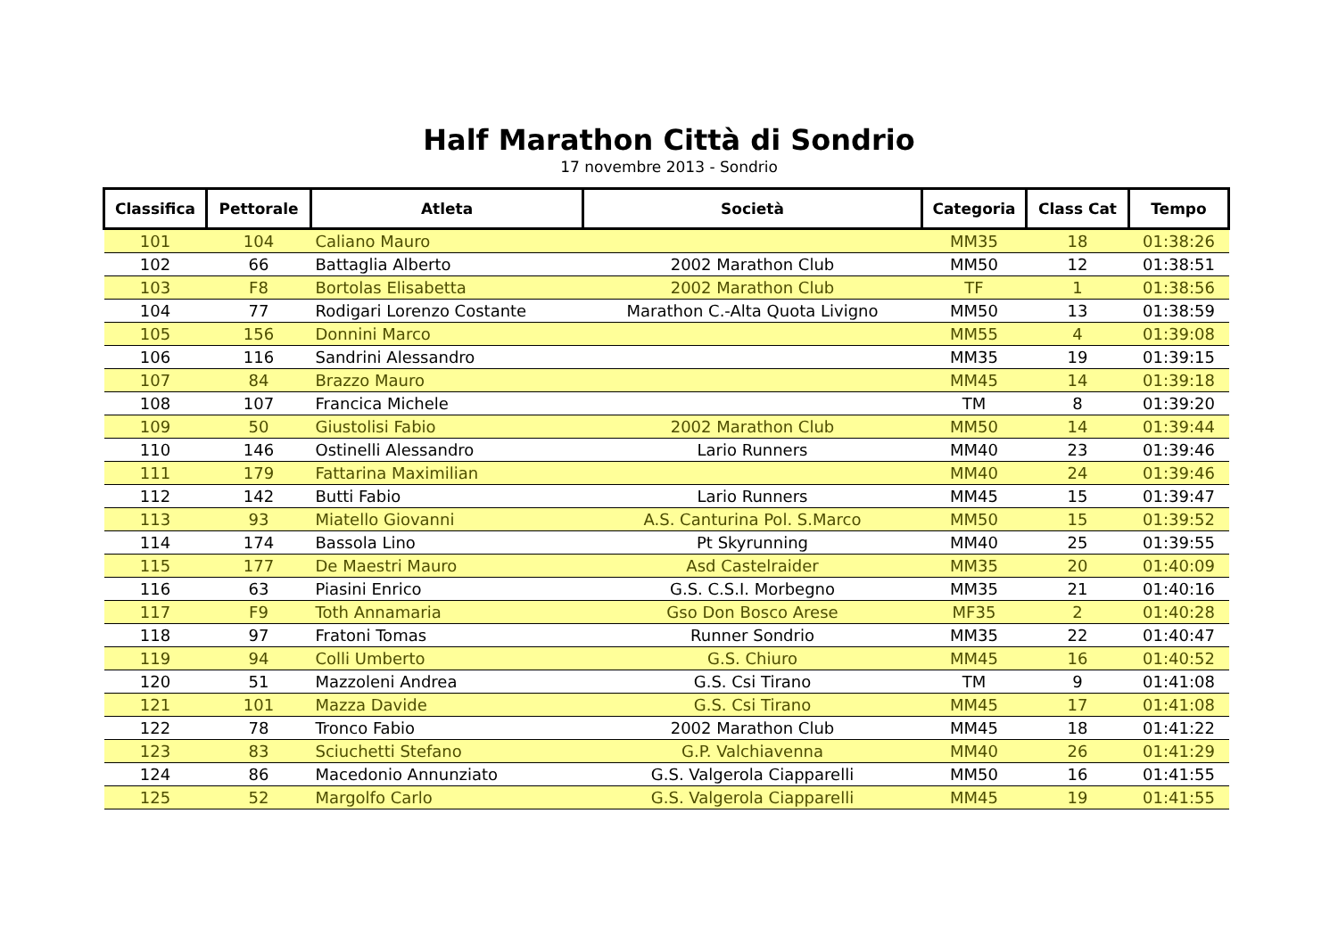Half Marathon Città di Sondrio
17 novembre 2013 - Sondrio
| Classifica | Pettorale | Atleta | Società | Categoria | Class Cat | Tempo |
| --- | --- | --- | --- | --- | --- | --- |
| 101 | 104 | Caliano Mauro | | MM35 | 18 | 01:38:26 |
| 102 | 66 | Battaglia Alberto | 2002 Marathon Club | MM50 | 12 | 01:38:51 |
| 103 | F8 | Bortolas Elisabetta | 2002 Marathon Club | TF | 1 | 01:38:56 |
| 104 | 77 | Rodigari Lorenzo Costante | Marathon C.-Alta Quota Livigno | MM50 | 13 | 01:38:59 |
| 105 | 156 | Donnini Marco | | MM55 | 4 | 01:39:08 |
| 106 | 116 | Sandrini Alessandro | | MM35 | 19 | 01:39:15 |
| 107 | 84 | Brazzo Mauro | | MM45 | 14 | 01:39:18 |
| 108 | 107 | Francica Michele | | TM | 8 | 01:39:20 |
| 109 | 50 | Giustolisi Fabio | 2002 Marathon Club | MM50 | 14 | 01:39:44 |
| 110 | 146 | Ostinelli Alessandro | Lario Runners | MM40 | 23 | 01:39:46 |
| 111 | 179 | Fattarina Maximilian | | MM40 | 24 | 01:39:46 |
| 112 | 142 | Butti Fabio | Lario Runners | MM45 | 15 | 01:39:47 |
| 113 | 93 | Miatello Giovanni | A.S. Canturina Pol. S.Marco | MM50 | 15 | 01:39:52 |
| 114 | 174 | Bassola Lino | Pt Skyrunning | MM40 | 25 | 01:39:55 |
| 115 | 177 | De Maestri Mauro | Asd Castelraider | MM35 | 20 | 01:40:09 |
| 116 | 63 | Piasini Enrico | G.S. C.S.I. Morbegno | MM35 | 21 | 01:40:16 |
| 117 | F9 | Toth Annamaria | Gso Don Bosco Arese | MF35 | 2 | 01:40:28 |
| 118 | 97 | Fratoni Tomas | Runner Sondrio | MM35 | 22 | 01:40:47 |
| 119 | 94 | Colli Umberto | G.S. Chiuro | MM45 | 16 | 01:40:52 |
| 120 | 51 | Mazzoleni Andrea | G.S. Csi Tirano | TM | 9 | 01:41:08 |
| 121 | 101 | Mazza Davide | G.S. Csi Tirano | MM45 | 17 | 01:41:08 |
| 122 | 78 | Tronco Fabio | 2002 Marathon Club | MM45 | 18 | 01:41:22 |
| 123 | 83 | Sciuchetti Stefano | G.P. Valchiavenna | MM40 | 26 | 01:41:29 |
| 124 | 86 | Macedonio Annunziato | G.S. Valgerola Ciapparelli | MM50 | 16 | 01:41:55 |
| 125 | 52 | Margolfo Carlo | G.S. Valgerola Ciapparelli | MM45 | 19 | 01:41:55 |